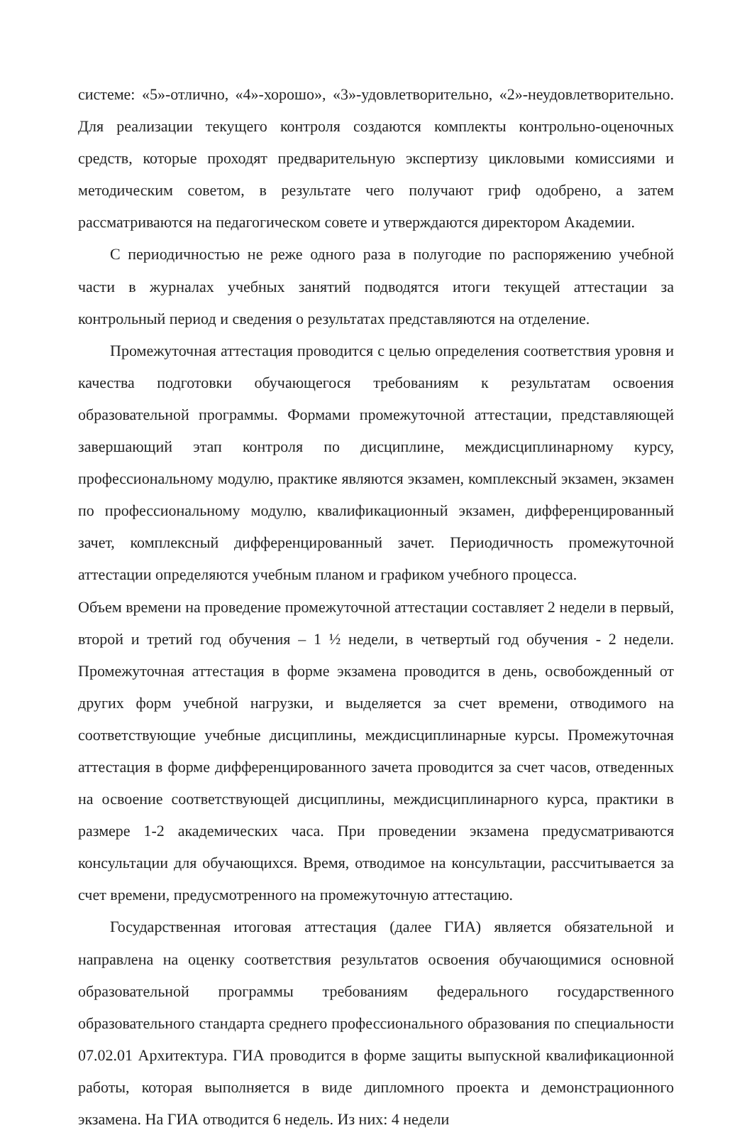системе: «5»-отлично, «4»-хорошо», «3»-удовлетворительно, «2»-неудовлетворительно. Для реализации текущего контроля создаются комплекты контрольно-оценочных средств, которые проходят предварительную экспертизу цикловыми комиссиями и методическим советом, в результате чего получают гриф одобрено, а затем рассматриваются на педагогическом совете и утверждаются директором Академии.
С периодичностью не реже одного раза в полугодие по распоряжению учебной части в журналах учебных занятий подводятся итоги текущей аттестации за контрольный период и сведения о результатах представляются на отделение.
Промежуточная аттестация проводится с целью определения соответствия уровня и качества подготовки обучающегося требованиям к результатам освоения образовательной программы. Формами промежуточной аттестации, представляющей завершающий этап контроля по дисциплине, междисциплинарному курсу, профессиональному модулю, практике являются экзамен, комплексный экзамен, экзамен по профессиональному модулю, квалификационный экзамен, дифференцированный зачет, комплексный дифференцированный зачет. Периодичность промежуточной аттестации определяются учебным планом и графиком учебного процесса.
Объем времени на проведение промежуточной аттестации составляет 2 недели в первый, второй и третий год обучения – 1 ½ недели, в четвертый год обучения - 2 недели. Промежуточная аттестация в форме экзамена проводится в день, освобожденный от других форм учебной нагрузки, и выделяется за счет времени, отводимого на соответствующие учебные дисциплины, междисциплинарные курсы. Промежуточная аттестация в форме дифференцированного зачета проводится за счет часов, отведенных на освоение соответствующей дисциплины, междисциплинарного курса, практики в размере 1-2 академических часа. При проведении экзамена предусматриваются консультации для обучающихся. Время, отводимое на консультации, рассчитывается за счет времени, предусмотренного на промежуточную аттестацию.
Государственная итоговая аттестация (далее ГИА) является обязательной и направлена на оценку соответствия результатов освоения обучающимися основной образовательной программы требованиям федерального государственного образовательного стандарта среднего профессионального образования по специальности 07.02.01 Архитектура. ГИА проводится в форме защиты выпускной квалификационной работы, которая выполняется в виде дипломного проекта и демонстрационного экзамена. На ГИА отводится 6 недель. Из них: 4 недели